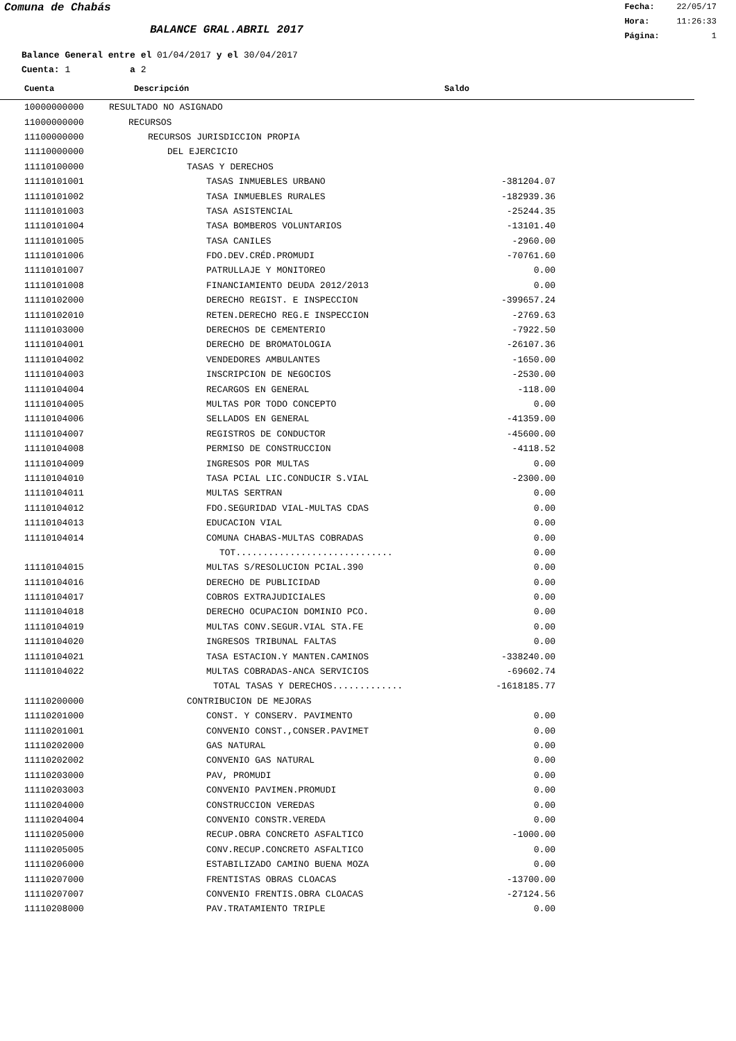Comuna de Chabás
BALANCE GRAL.ABRIL 2017
Fecha: 22/05/17
Hora: 11:26:33
Página: 1
Balance General entre el 01/04/2017 y el 30/04/2017
Cuenta: 1 a 2
| Cuenta | Descripción | Saldo | |
| --- | --- | --- | --- |
| 10000000000 | RESULTADO NO ASIGNADO | | |
| 11000000000 | RECURSOS | | |
| 11100000000 | RECURSOS JURISDICCION PROPIA | | |
| 11110000000 | DEL EJERCICIO | | |
| 11110100000 | TASAS Y DERECHOS | | |
| 11110101001 | TASAS INMUEBLES URBANO | -381204.07 | |
| 11110101002 | TASA INMUEBLES RURALES | -182939.36 | |
| 11110101003 | TASA ASISTENCIAL | -25244.35 | |
| 11110101004 | TASA BOMBEROS VOLUNTARIOS | -13101.40 | |
| 11110101005 | TASA CANILES | -2960.00 | |
| 11110101006 | FDO.DEV.CRÉD.PROMUDI | -70761.60 | |
| 11110101007 | PATRULLAJE Y MONITOREO | 0.00 | |
| 11110101008 | FINANCIAMIENTO DEUDA 2012/2013 | 0.00 | |
| 11110102000 | DERECHO REGIST. E INSPECCION | -399657.24 | |
| 11110102010 | RETEN.DERECHO REG.E INSPECCION | -2769.63 | |
| 11110103000 | DERECHOS DE CEMENTERIO | -7922.50 | |
| 11110104001 | DERECHO DE BROMATOLOGIA | -26107.36 | |
| 11110104002 | VENDEDORES AMBULANTES | -1650.00 | |
| 11110104003 | INSCRIPCION DE NEGOCIOS | -2530.00 | |
| 11110104004 | RECARGOS EN GENERAL | -118.00 | |
| 11110104005 | MULTAS POR TODO CONCEPTO | 0.00 | |
| 11110104006 | SELLADOS EN GENERAL | -41359.00 | |
| 11110104007 | REGISTROS DE CONDUCTOR | -45600.00 | |
| 11110104008 | PERMISO DE CONSTRUCCION | -4118.52 | |
| 11110104009 | INGRESOS POR MULTAS | 0.00 | |
| 11110104010 | TASA PCIAL LIC.CONDUCIR S.VIAL | -2300.00 | |
| 11110104011 | MULTAS SERTRAN | 0.00 | |
| 11110104012 | FDO.SEGURIDAD VIAL-MULTAS CDAS | 0.00 | |
| 11110104013 | EDUCACION VIAL | 0.00 | |
| 11110104014 | COMUNA CHABAS-MULTAS COBRADAS | 0.00 | |
| | TOT............................. | 0.00 | |
| 11110104015 | MULTAS S/RESOLUCION PCIAL.390 | 0.00 | |
| 11110104016 | DERECHO DE PUBLICIDAD | 0.00 | |
| 11110104017 | COBROS EXTRAJUDICIALES | 0.00 | |
| 11110104018 | DERECHO OCUPACION DOMINIO PCO. | 0.00 | |
| 11110104019 | MULTAS CONV.SEGUR.VIAL STA.FE | 0.00 | |
| 11110104020 | INGRESOS TRIBUNAL FALTAS | 0.00 | |
| 11110104021 | TASA ESTACION.Y MANTEN.CAMINOS | -338240.00 | |
| 11110104022 | MULTAS COBRADAS-ANCA SERVICIOS | -69602.74 | |
| | TOTAL TASAS Y DERECHOS............. | -1618185.77 | |
| 11110200000 | CONTRIBUCION DE MEJORAS | | |
| 11110201000 | CONST. Y CONSERV. PAVIMENTO | 0.00 | |
| 11110201001 | CONVENIO CONST.,CONSER.PAVIMET | 0.00 | |
| 11110202000 | GAS NATURAL | 0.00 | |
| 11110202002 | CONVENIO GAS NATURAL | 0.00 | |
| 11110203000 | PAV, PROMUDI | 0.00 | |
| 11110203003 | CONVENIO PAVIMEN.PROMUDI | 0.00 | |
| 11110204000 | CONSTRUCCION VEREDAS | 0.00 | |
| 11110204004 | CONVENIO CONSTR.VEREDA | 0.00 | |
| 11110205000 | RECUP.OBRA CONCRETO ASFALTICO | -1000.00 | |
| 11110205005 | CONV.RECUP.CONCRETO ASFALTICO | 0.00 | |
| 11110206000 | ESTABILIZADO CAMINO BUENA MOZA | 0.00 | |
| 11110207000 | FRENTISTAS OBRAS CLOACAS | -13700.00 | |
| 11110207007 | CONVENIO FRENTIS.OBRA CLOACAS | -27124.56 | |
| 11110208000 | PAV.TRATAMIENTO TRIPLE | 0.00 | |